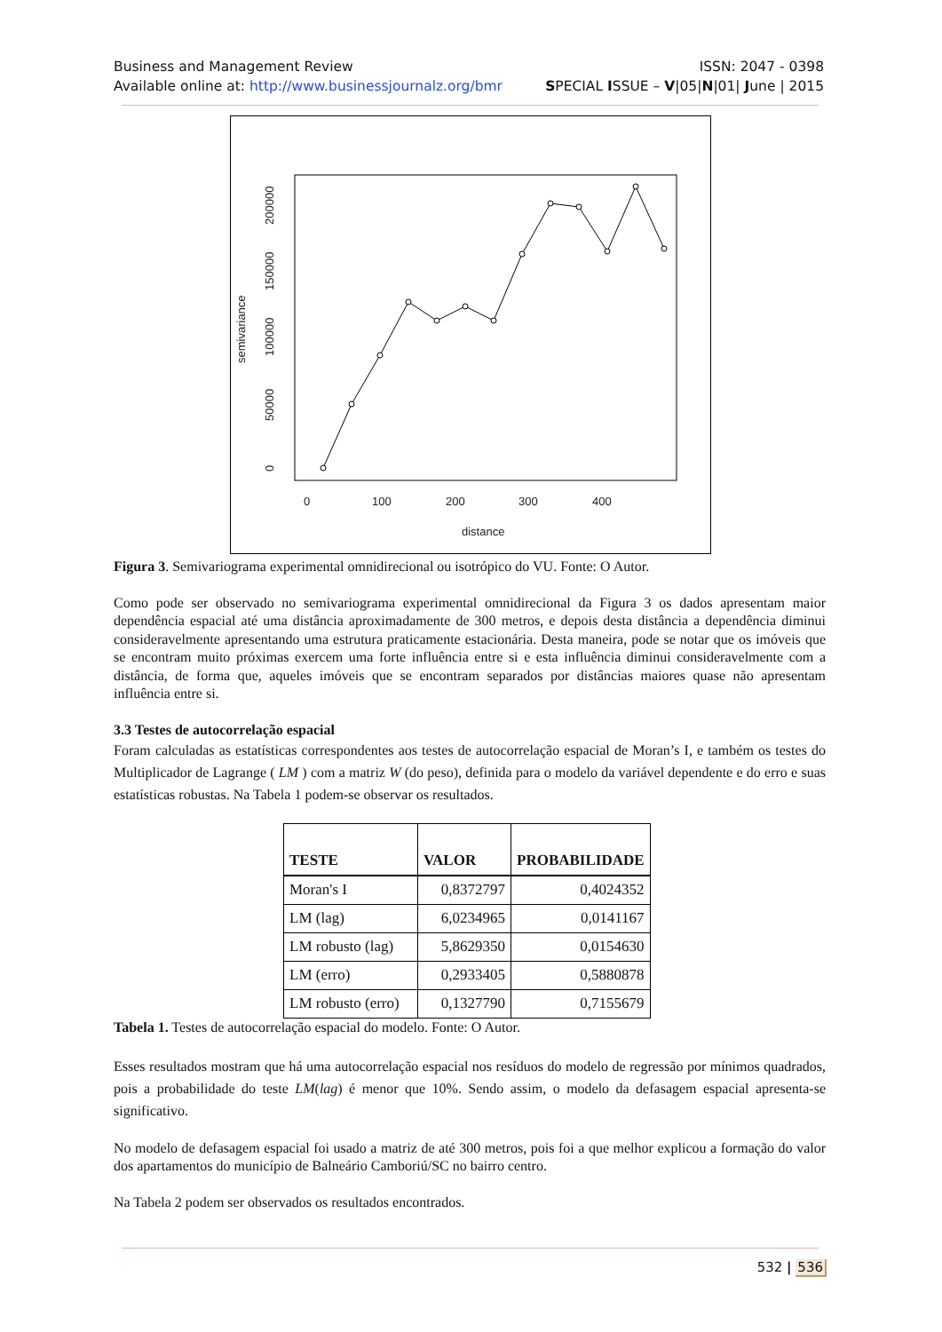ISSN: 2047 - 0398
SPECIAL ISSUE – V|05|N|01| June | 2015 Business and Management Review
Available online at: http://www.businessjournalz.org/bmr
0
100
200
300
400
distance
0
50000
100000
150000
200000
semivariance
Figura 3. Semivariograma experimental omnidirecional ou isotrópico do VU. Fonte: O Autor.
Como pode ser observado no semivariograma experimental omnidirecional da Figura 3 os dados apresentam maior dependência espacial até uma distância aproximadamente de 300 metros, e depois desta distância a dependência diminui consideravelmente apresentando uma estrutura praticamente estacionária. Desta maneira, pode se notar que os imóveis que se encontram muito próximas exercem uma forte influência entre si e esta influência diminui consideravelmente com a distância, de forma que, aqueles imóveis que se encontram separados por distâncias maiores quase não apresentam influência entre si.
3.3 Testes de autocorrelação espacial
Foram calculadas as estatísticas correspondentes aos testes de autocorrelação espacial de Moran’s I, e também os testes do Multiplicador de Lagrange ( LM ) com a matriz W (do peso), definida para o modelo da variável dependente e do erro e suas estatísticas robustas. Na Tabela 1 podem-se observar os resultados.
| TESTE | VALOR | PROBABILIDADE |
| --- | --- | --- |
| Moran's I | 0,8372797 | 0,4024352 |
| LM (lag) | 6,0234965 | 0,0141167 |
| LM robusto (lag) | 5,8629350 | 0,0154630 |
| LM (erro) | 0,2933405 | 0,5880878 |
| LM robusto (erro) | 0,1327790 | 0,7155679 |
Tabela 1. Testes de autocorrelação espacial do modelo. Fonte: O Autor.
Esses resultados mostram que há uma autocorrelação espacial nos resíduos do modelo de regressão por mínimos quadrados, pois a probabilidade do teste LM(lag) é menor que 10%. Sendo assim, o modelo da defasagem espacial apresenta-se significativo.
No modelo de defasagem espacial foi usado a matriz de até 300 metros, pois foi a que melhor explicou a formação do valor dos apartamentos do município de Balneário Camboriú/SC no bairro centro.
Na Tabela 2 podem ser observados os resultados encontrados.
532 | 536